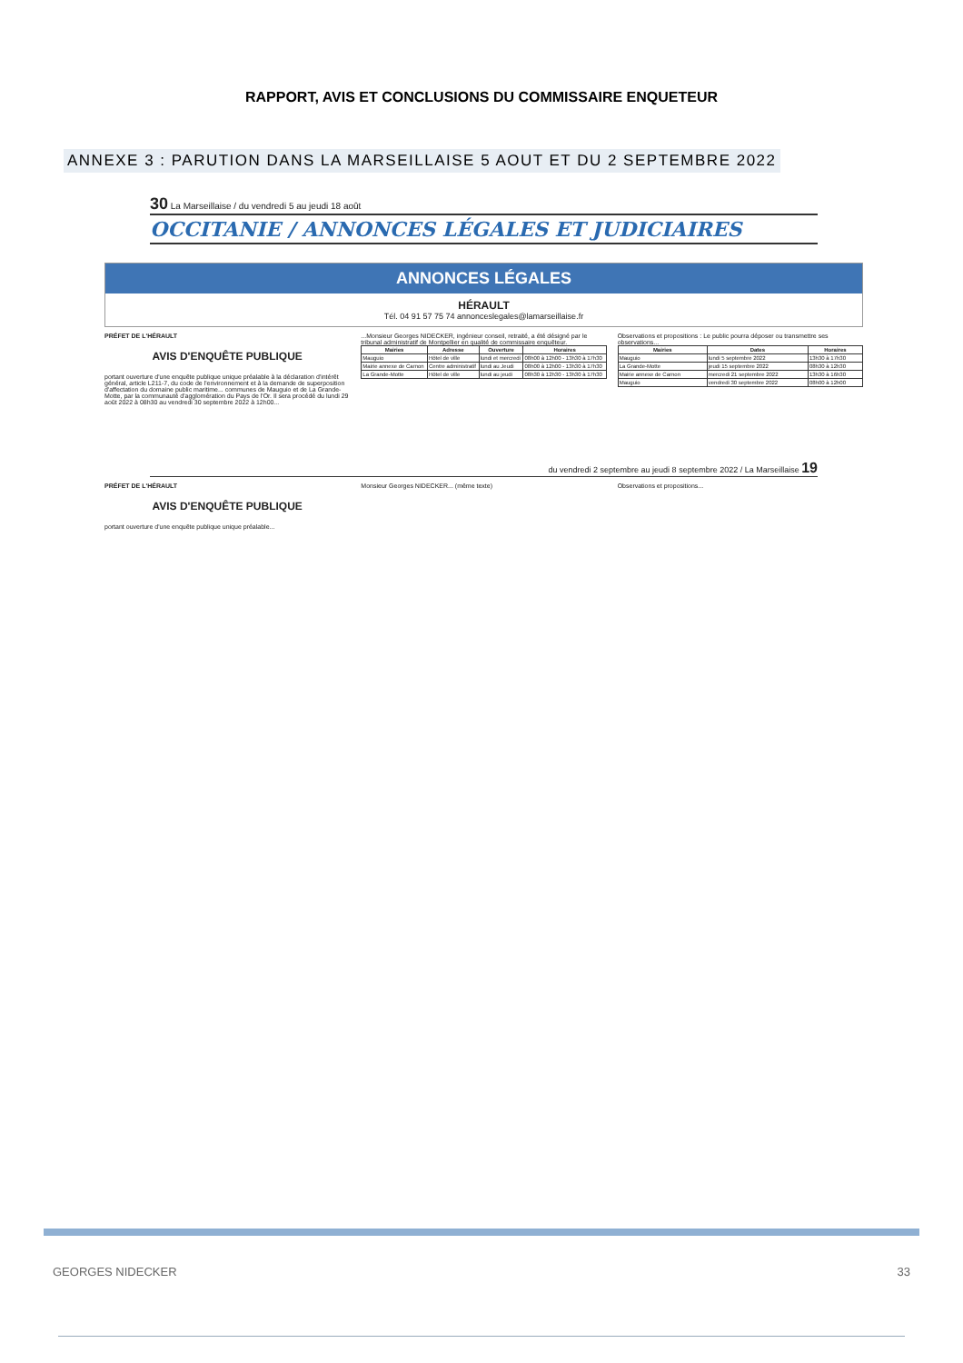RAPPORT, AVIS ET CONCLUSIONS DU COMMISSAIRE ENQUETEUR
ANNEXE 3 : PARUTION DANS LA MARSEILLAISE 5 AOUT ET DU 2 SEPTEMBRE 2022
30 La Marseillaise / du vendredi 5 au jeudi 18 août
OCCITANIE / ANNONCES LÉGALES ET JUDICIAIRES
ANNONCES LÉGALES
HÉRAULT
Tél. 04 91 57 75 74 annonceslegales@lamarseillaise.fr
PRÉFET DE L'HÉRAULT
AVIS D'ENQUÊTE PUBLIQUE
portant ouverture d'une enquête publique unique préalable à la déclaration d'intérêt général, article L211-7, du code de l'environnement et à la demande de superposition d'affectation du domaine public maritime... communes de Mauguio et de La Grande-Motte, par la communauté d'agglomération du Pays de l'Or. Il sera procédé du lundi 29 août 2022 à 08h30 au vendredi 30 septembre 2022 à 12h00...
...Monsieur Georges NIDECKER, ingénieur conseil, retraité, a été désigné par le tribunal administratif de Montpellier en qualité de commissaire enquêteur.
| Mairies | Adresse | Ouverture | Horaires |
| --- | --- | --- | --- |
| Mauguio | Hôtel de ville | lundi et mercredi | 08h00 à 12h00 - 13h30 à 17h30 |
| Mairie annexe de Carnon | Centre administratif | lundi au Jeudi | 08h00 à 12h00 - 13h30 à 17h30 |
| La Grande-Motte | Hôtel de ville | lundi au jeudi | 08h30 à 12h30 - 13h30 à 17h30 |
Observations et propositions : Le public pourra déposer ou transmettre ses observations...
| Mairies | Dates | Horaires |
| --- | --- | --- |
| Mauguio | lundi 5 septembre 2022 | 13h30 à 17h30 |
| La Grande-Motte | jeudi 15 septembre 2022 | 08h30 à 12h30 |
| Mairie annexe de Carnon | mercredi 21 septembre 2022 | 13h30 à 16h30 |
| Mauguio | vendredi 30 septembre 2022 | 08h00 à 12h00 |
du vendredi 2 septembre au jeudi 8 septembre 2022 / La Marseillaise 19
PRÉFET DE L'HÉRAULT
AVIS D'ENQUÊTE PUBLIQUE
portant ouverture d'une enquête publique unique préalable...
Monsieur Georges NIDECKER... (même texte)
Observations et propositions...
GEORGES NIDECKER 33